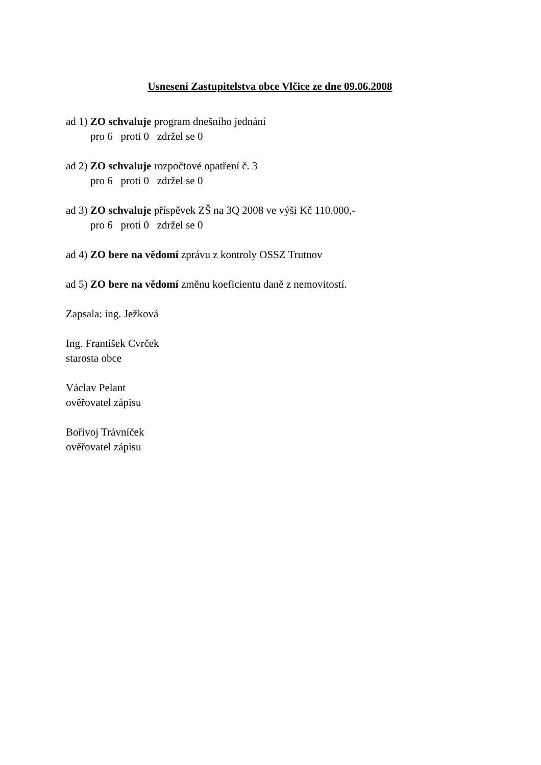Usnesení Zastupitelstva obce Vlčice ze dne 09.06.2008
ad 1) ZO schvaluje program dnešního jednání
pro 6 proti 0 zdržel se 0
ad 2) ZO schvaluje rozpočtové opatření č. 3
pro 6 proti 0 zdržel se 0
ad 3) ZO schvaluje příspěvek ZŠ na 3Q 2008 ve výši Kč 110.000,-
pro 6 proti 0 zdržel se 0
ad 4) ZO bere na vědomí zprávu z kontroly OSSZ Trutnov
ad 5) ZO bere na vědomí změnu koeficientu daně z nemovitostí.
Zapsala: ing. Ježková
Ing. František Cvrček
starosta obce
Václav Pelant
ověřovatel zápisu
Bořivoj Trávníček
ověřovatel zápisu